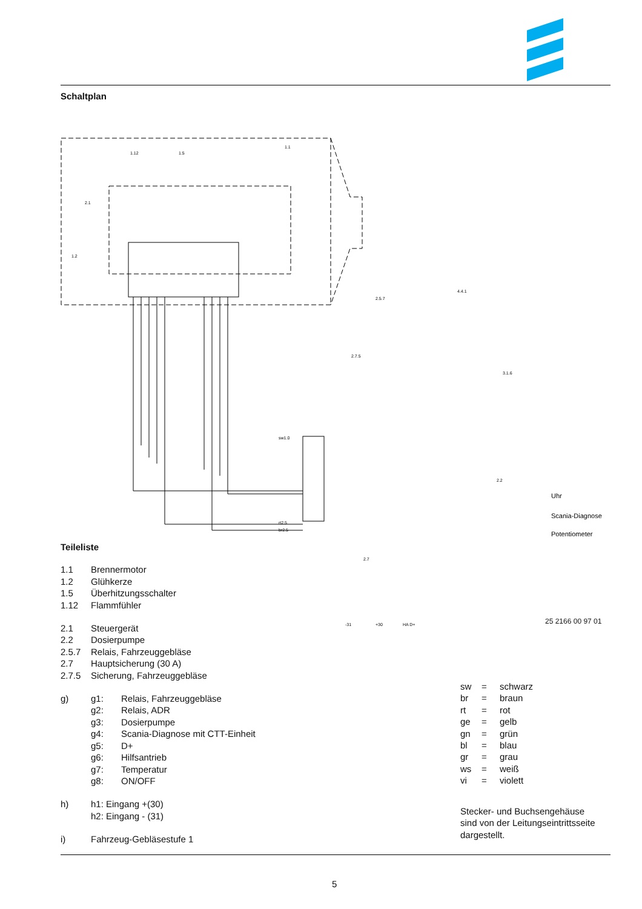Schaltplan
1.12
1.5
1.1
2.1
1.2
sw1.0
rt2.5
br2.5
2.5.7
4.4.1
2.7.5
3.1.6
2.2
2.7
Uhr
Scania-Diagnose
Potentiometer
-31
+30
HA D+
Teileliste
1.1 Brennermotor
1.2 Glühkerze
1.5 Überhitzungsschalter
1.12 Flammfühler
2.1 Steuergerät
2.2 Dosierpumpe
2.5.7 Relais, Fahrzeuggebläse
2.7 Hauptsicherung (30 A)
2.7.5 Sicherung, Fahrzeuggebläse
g) g1: Relais, Fahrzeuggebläse
g2: Relais, ADR
g3: Dosierpumpe
g4: Scania-Diagnose mit CTT-Einheit
g5: D+
g6: Hilfsantrieb
g7: Temperatur
g8: ON/OFF
h) h1: Eingang +(30)
h2: Eingang - (31)
i) Fahrzeug-Gebläsestufe 1
25 2166 00 97 01
sw = schwarz
br = braun
rt = rot
ge = gelb
gn = grün
bl = blau
gr = grau
ws = weiß
vi = violett
Stecker- und Buchsengehäuse
sind von der Leitungseintrittsseite
dargestellt.
5